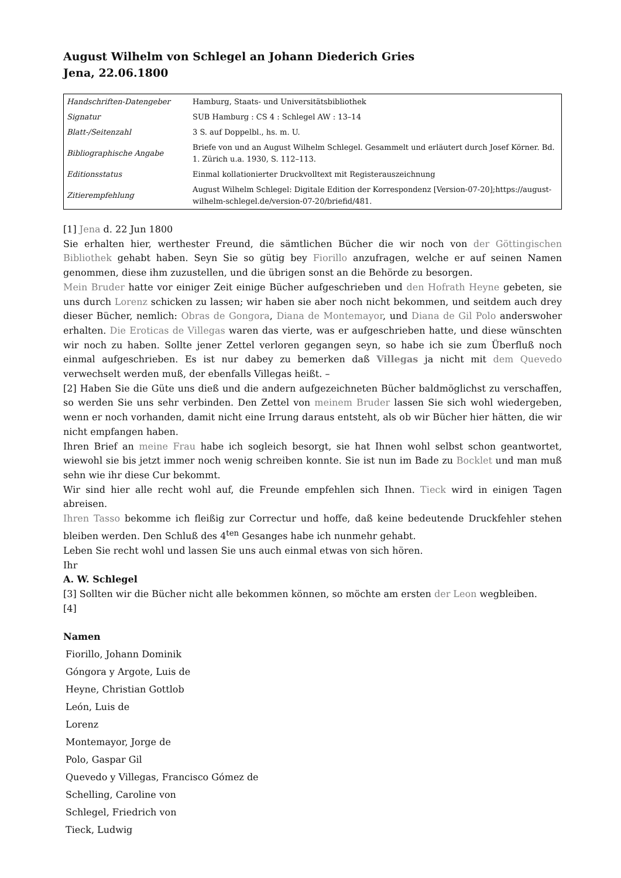August Wilhelm von Schlegel an Johann Diederich Gries
Jena, 22.06.1800
| Handschriften-Datengeber | Hamburg, Staats- und Universitätsbibliothek |
| Signatur | SUB Hamburg : CS 4 : Schlegel AW : 13–14 |
| Blatt-/Seitenzahl | 3 S. auf Doppelbl., hs. m. U. |
| Bibliographische Angabe | Briefe von und an August Wilhelm Schlegel. Gesammelt und erläutert durch Josef Körner. Bd. 1. Zürich u.a. 1930, S. 112–113. |
| Editionsstatus | Einmal kollationierter Druckvolltext mit Registerauszeichnung |
| Zitierempfehlung | August Wilhelm Schlegel: Digitale Edition der Korrespondenz [Version-07-20];https://august-wilhelm-schlegel.de/version-07-20/briefid/481. |
[1] Jena d. 22 Jun 1800
Sie erhalten hier, werthester Freund, die sämtlichen Bücher die wir noch von der Göttingischen Bibliothek gehabt haben. Seyn Sie so gütig bey Fiorillo anzufragen, welche er auf seinen Namen genommen, diese ihm zuzustellen, und die übrigen sonst an die Behörde zu besorgen.
Mein Bruder hatte vor einiger Zeit einige Bücher aufgeschrieben und den Hofrath Heyne gebeten, sie uns durch Lorenz schicken zu lassen; wir haben sie aber noch nicht bekommen, und seitdem auch drey dieser Bücher, nemlich: Obras de Gongora, Diana de Montemayor, und Diana de Gil Polo anderswoher erhalten. Die Eroticas de Villegas waren das vierte, was er aufgeschrieben hatte, und diese wünschten wir noch zu haben. Sollte jener Zettel verloren gegangen seyn, so habe ich sie zum Überfluß noch einmal aufgeschrieben. Es ist nur dabey zu bemerken daß Villegas ja nicht mit dem Quevedo verwechselt werden muß, der ebenfalls Villegas heißt. –
[2] Haben Sie die Güte uns dieß und die andern aufgezeichneten Bücher baldmöglichst zu verschaffen, so werden Sie uns sehr verbinden. Den Zettel von meinem Bruder lassen Sie sich wohl wiedergeben, wenn er noch vorhanden, damit nicht eine Irrung daraus entsteht, als ob wir Bücher hier hätten, die wir nicht empfangen haben.
Ihren Brief an meine Frau habe ich sogleich besorgt, sie hat Ihnen wohl selbst schon geantwortet, wiewohl sie bis jetzt immer noch wenig schreiben konnte. Sie ist nun im Bade zu Bocklet und man muß sehn wie ihr diese Cur bekommt.
Wir sind hier alle recht wohl auf, die Freunde empfehlen sich Ihnen. Tieck wird in einigen Tagen abreisen.
Ihren Tasso bekomme ich fleißig zur Correctur und hoffe, daß keine bedeutende Druckfehler stehen bleiben werden. Den Schluß des 4<sup>ten</sup> Gesanges habe ich nunmehr gehabt.
Leben Sie recht wohl und lassen Sie uns auch einmal etwas von sich hören.
Ihr
A. W. Schlegel
[3] Sollten wir die Bücher nicht alle bekommen können, so möchte am ersten der Leon wegbleiben.
[4]
Namen
Fiorillo, Johann Dominik
Góngora y Argote, Luis de
Heyne, Christian Gottlob
León, Luis de
Lorenz
Montemayor, Jorge de
Polo, Gaspar Gil
Quevedo y Villegas, Francisco Gómez de
Schelling, Caroline von
Schlegel, Friedrich von
Tieck, Ludwig